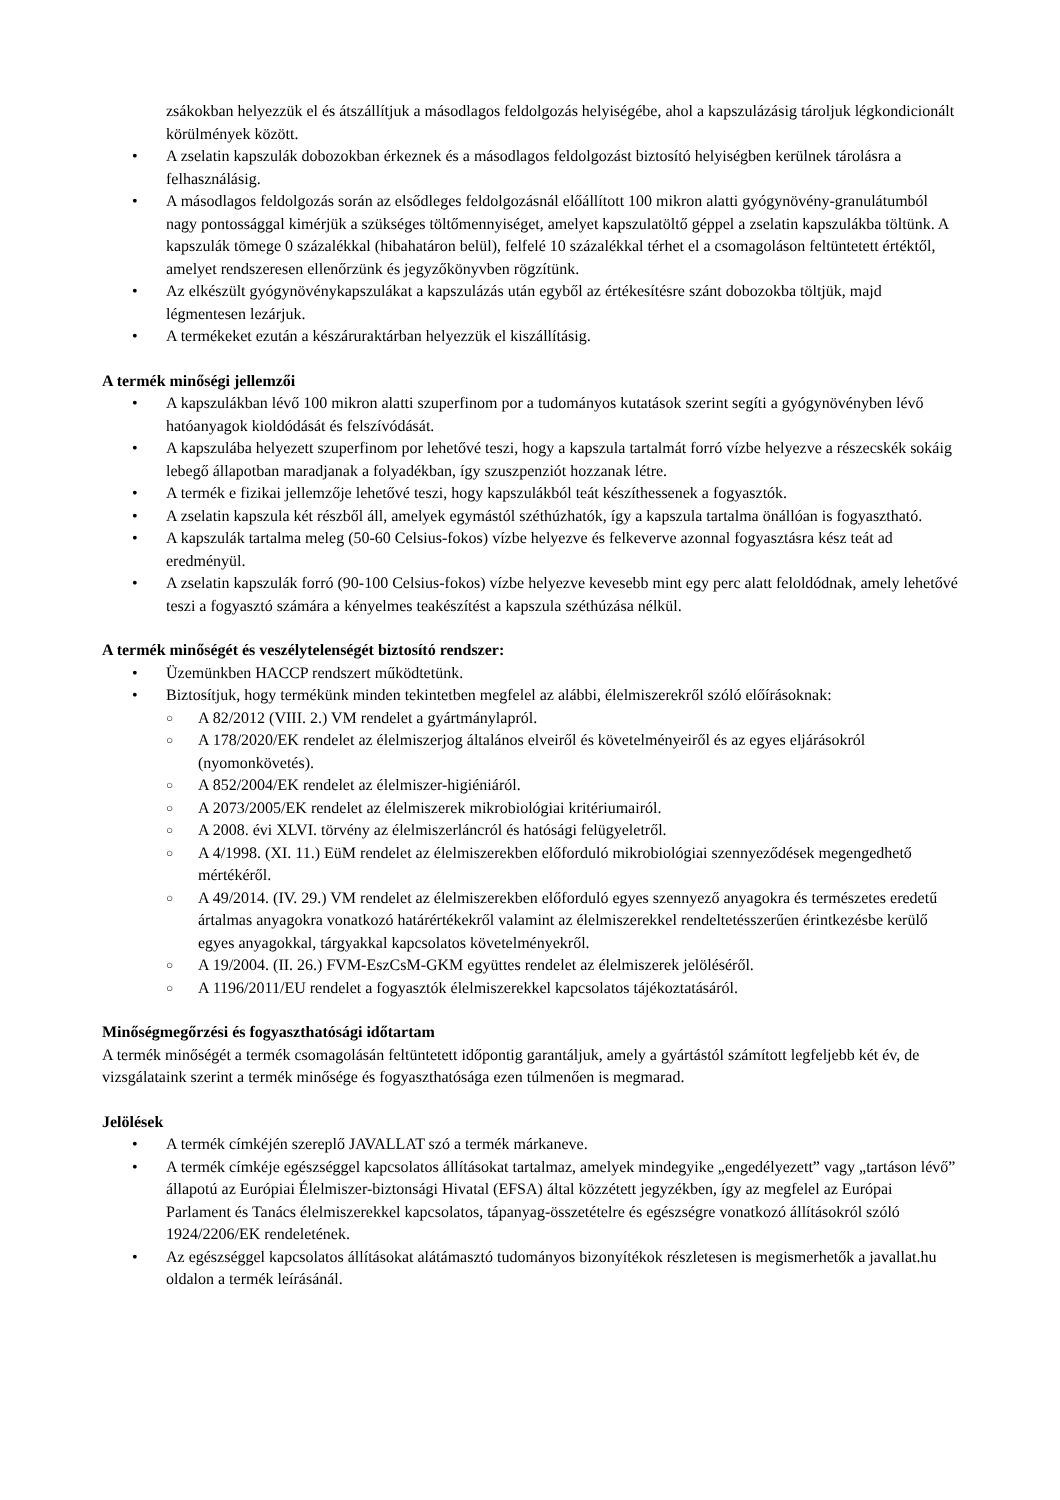zsákokban helyezzük el és átszállítjuk a másodlagos feldolgozás helyiségébe, ahol a kapszulázásig tároljuk légkondicionált körülmények között.
• A zselatin kapszulák dobozokban érkeznek és a másodlagos feldolgozást biztosító helyiségben kerülnek tárolásra a felhasználásig.
• A másodlagos feldolgozás során az elsődleges feldolgozásnál előállított 100 mikron alatti gyógynövény-granulátumból nagy pontossággal kimérjük a szükséges töltőmennyiséget, amelyet kapszulatöltő géppel a zselatin kapszulákba töltünk. A kapszulák tömege 0 százalékkal (hibahatáron belül), felfelé 10 százalékkal térhet el a csomagoláson feltüntetett értéktől, amelyet rendszeresen ellenőrzünk és jegyzőkönyvben rögzítünk.
• Az elkészült gyógynövénykapszulákat a kapszulázás után egyből az értékesítésre szánt dobozokba töltjük, majd légmentesen lezárjuk.
• A termékeket ezután a készáruraktárban helyezzük el kiszállításig.
A termék minőségi jellemzői
• A kapszulákban lévő 100 mikron alatti szuperfinom por a tudományos kutatások szerint segíti a gyógynövényben lévő hatóanyagok kioldódását és felszívódását.
• A kapszulába helyezett szuperfinom por lehetővé teszi, hogy a kapszula tartalmát forró vízbe helyezve a részecskék sokáig lebegő állapotban maradjanak a folyadékban, így szuszpenziót hozzanak létre.
• A termék e fizikai jellemzője lehetővé teszi, hogy kapszulákból teát készíthessenek a fogyasztók.
• A zselatin kapszula két részből áll, amelyek egymástól széthúzhatók, így a kapszula tartalma önállóan is fogyasztható.
• A kapszulák tartalma meleg (50-60 Celsius-fokos) vízbe helyezve és felkeverve azonnal fogyasztásra kész teát ad eredményül.
• A zselatin kapszulák forró (90-100 Celsius-fokos) vízbe helyezve kevesebb mint egy perc alatt feloldódnak, amely lehetővé teszi a fogyasztó számára a kényelmes teakészítést a kapszula széthúzása nélkül.
A termék minőségét és veszélytelenségét biztosító rendszer:
• Üzemünkben HACCP rendszert működtetünk.
• Biztosítjuk, hogy termékünk minden tekintetben megfelel az alábbi, élelmiszerekről szóló előírásoknak:
○ A 82/2012 (VIII. 2.) VM rendelet a gyártmánylapról.
○ A 178/2020/EK rendelet az élelmiszerjog általános elveiről és követelményeiről és az egyes eljárásokról (nyomonkövetés).
○ A 852/2004/EK rendelet az élelmiszer-higiéniáról.
○ A 2073/2005/EK rendelet az élelmiszerek mikrobiológiai kritériumairól.
○ A 2008. évi XLVI. törvény az élelmiszerláncról és hatósági felügyeletről.
○ A 4/1998. (XI. 11.) EüM rendelet az élelmiszerekben előforduló mikrobiológiai szennyeződések megengedhető mértékéről.
○ A 49/2014. (IV. 29.) VM rendelet az élelmiszerekben előforduló egyes szennyező anyagokra és természetes eredetű ártalmas anyagokra vonatkozó határértékekről valamint az élelmiszerekkel rendeltetésszerűen érintkezésbe kerülő egyes anyagokkal, tárgyakkal kapcsolatos követelményekről.
○ A 19/2004. (II. 26.) FVM-EszCsM-GKM együttes rendelet az élelmiszerek jelöléséről.
○ A 1196/2011/EU rendelet a fogyasztók élelmiszerekkel kapcsolatos tájékoztatásáról.
Minőségmegőrzési és fogyaszthatósági időtartam
A termék minőségét a termék csomagolásán feltüntetett időpontig garantáljuk, amely a gyártástól számított legfeljebb két év, de vizsgálataink szerint a termék minősége és fogyaszthatósága ezen túlmenően is megmarad.
Jelölések
• A termék címkéjén szereplő JAVALLAT szó a termék márkaneve.
• A termék címkéje egészséggel kapcsolatos állításokat tartalmaz, amelyek mindegyike „engedélyezett” vagy „tartáson lévő” állapotú az Európiai Élelmiszer-biztonsági Hivatal (EFSA) által közzétett jegyzékben, így az megfelel az Európai Parlament és Tanács élelmiszerekkel kapcsolatos, tápanyag-összetételre és egészségre vonatkozó állításokról szóló 1924/2206/EK rendeletének.
• Az egészséggel kapcsolatos állításokat alátámasztó tudományos bizonyítékok részletesen is megismerhetők a javallat.hu oldalon a termék leírásánál.